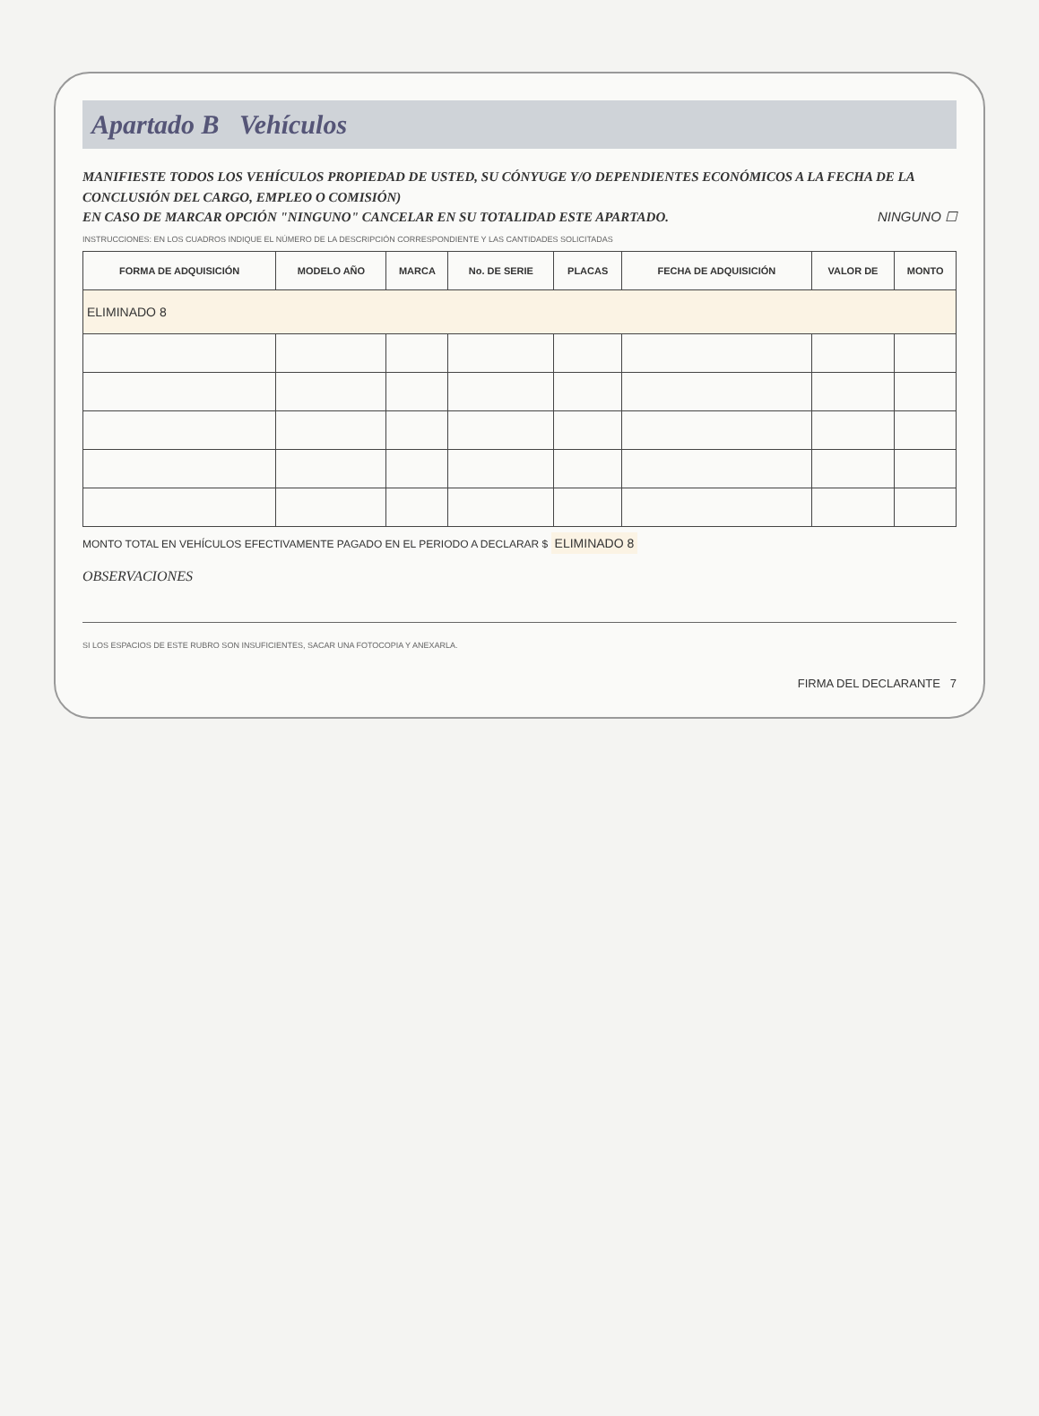Apartado B Vehículos
MANIFIESTE TODOS LOS VEHÍCULOS PROPIEDAD DE USTED, SU CÓNYUGE Y/O DEPENDIENTES ECONÓMICOS A LA FECHA DE LA CONCLUSIÓN DEL CARGO, EMPLEO O COMISIÓN)
EN CASO DE MARCAR OPCIÓN "NINGUNO" CANCELAR EN SU TOTALIDAD ESTE APARTADO. NINGUNO ☐
INSTRUCCIONES: EN LOS CUADROS INDIQUE EL NÚMERO DE LA DESCRIPCIÓN CORRESPONDIENTE Y LAS CANTIDADES SOLICITADAS
| FORMA DE ADQUISICIÓN | MODELO AÑO | MARCA | No. DE SERIE | PLACAS | FECHA DE ADQUISICIÓN | VALOR DE | MONTO |
| --- | --- | --- | --- | --- | --- | --- | --- |
| ELIMINADO 8 | | | | | | | |
MONTO TOTAL EN VEHÍCULOS EFECTIVAMENTE PAGADO EN EL PERIODO A DECLARAR $ ELIMINADO 8
OBSERVACIONES
SI LOS ESPACIOS DE ESTE RUBRO SON INSUFICIENTES, SACAR UNA FOTOCOPIA Y ANEXARLA.
FIRMA DEL DECLARANTE 7